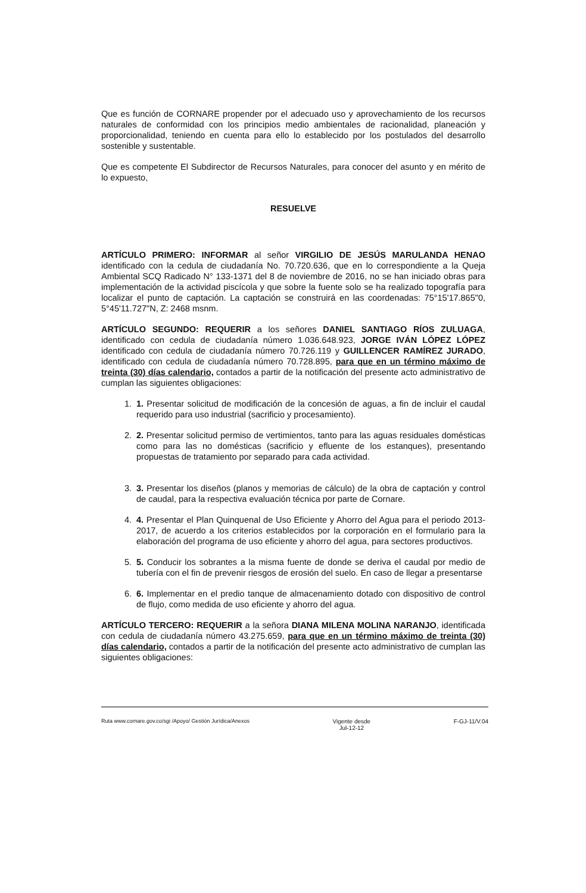Que es función de CORNARE propender por el adecuado uso y aprovechamiento de los recursos naturales de conformidad con los principios medio ambientales de racionalidad, planeación y proporcionalidad, teniendo en cuenta para ello lo establecido por los postulados del desarrollo sostenible y sustentable.
Que es competente El Subdirector de Recursos Naturales, para conocer del asunto y en mérito de lo expuesto,
RESUELVE
ARTÍCULO PRIMERO: INFORMAR al señor VIRGILIO DE JESÚS MARULANDA HENAO identificado con la cedula de ciudadanía No. 70.720.636, que en lo correspondiente a la Queja Ambiental SCQ Radicado N° 133-1371 del 8 de noviembre de 2016, no se han iniciado obras para implementación de la actividad piscícola y que sobre la fuente solo se ha realizado topografía para localizar el punto de captación. La captación se construirá en las coordenadas: 75°15'17.865"0, 5°45'11.727"N, Z: 2468 msnm.
ARTÍCULO SEGUNDO: REQUERIR a los señores DANIEL SANTIAGO RÍOS ZULUAGA, identificado con cedula de ciudadanía número 1.036.648.923, JORGE IVÁN LÓPEZ LÓPEZ identificado con cedula de ciudadanía número 70.726.119 y GUILLENCER RAMÍREZ JURADO, identificado con cedula de ciudadanía número 70.728.895, para que en un término máximo de treinta (30) días calendario, contados a partir de la notificación del presente acto administrativo de cumplan las siguientes obligaciones:
1. 1. Presentar solicitud de modificación de la concesión de aguas, a fin de incluir el caudal requerido para uso industrial (sacrificio y procesamiento).
2. 2. Presentar solicitud permiso de vertimientos, tanto para las aguas residuales domésticas como para las no domésticas (sacrificio y efluente de los estanques), presentando propuestas de tratamiento por separado para cada actividad.
3. 3. Presentar los diseños (planos y memorias de cálculo) de la obra de captación y control de caudal, para la respectiva evaluación técnica por parte de Cornare.
4. 4. Presentar el Plan Quinquenal de Uso Eficiente y Ahorro del Agua para el periodo 2013-2017, de acuerdo a los criterios establecidos por la corporación en el formulario para la elaboración del programa de uso eficiente y ahorro del agua, para sectores productivos.
5. 5. Conducir los sobrantes a la misma fuente de donde se deriva el caudal por medio de tubería con el fin de prevenir riesgos de erosión del suelo. En caso de llegar a presentarse
6. 6. Implementar en el predio tanque de almacenamiento dotado con dispositivo de control de flujo, como medida de uso eficiente y ahorro del agua.
ARTÍCULO TERCERO: REQUERIR a la señora DIANA MILENA MOLINA NARANJO, identificada con cedula de ciudadanía número 43.275.659, para que en un término máximo de treinta (30) días calendario, contados a partir de la notificación del presente acto administrativo de cumplan las siguientes obligaciones:
Ruta www.cornare.gov.co/sgi /Apoyo/ Gestión Jurídica/Anexos
Vigente desde
Jul-12-12
F-GJ-11/V.04